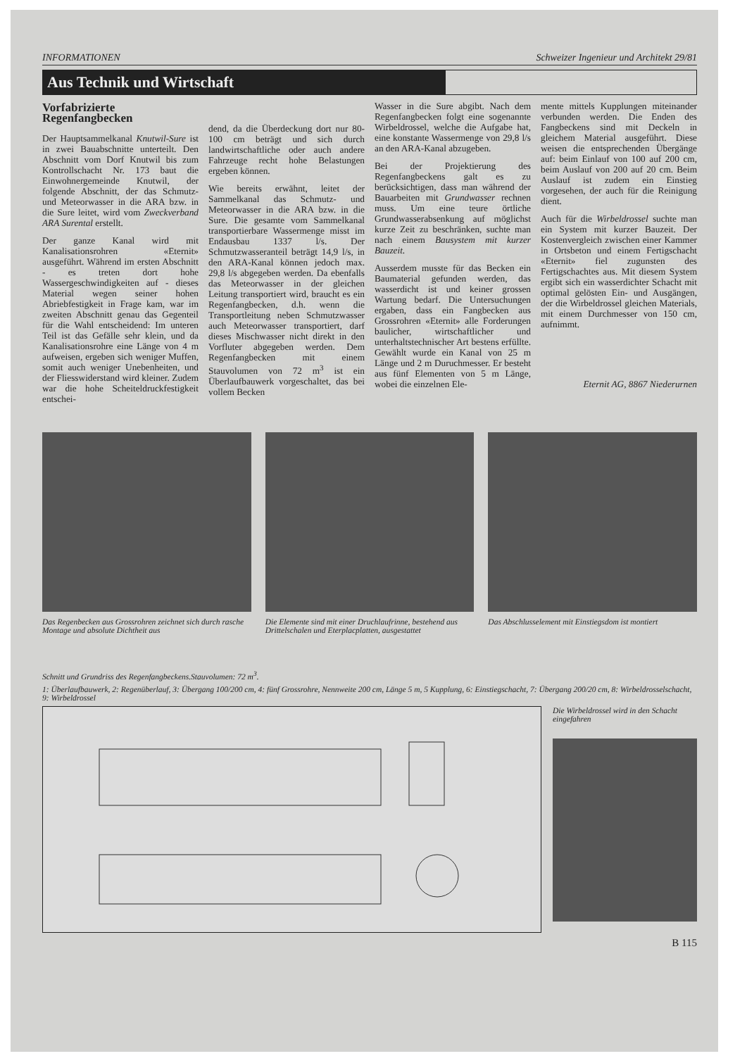INFORMATIONEN Schweizer Ingenieur und Architekt 29/81
Aus Technik und Wirtschaft
Vorfabrizierte Regenfangbecken
Der Hauptsammelkanal Knutwil-Sure ist in zwei Bauabschnitte unterteilt. Den Abschnitt vom Dorf Knutwil bis zum Kontrollschacht Nr. 173 baut die Einwohnergemeinde Knutwil, der folgende Abschnitt, der das Schmutz- und Meteorwasser in die ARA bzw. in die Sure leitet, wird vom Zweckverband ARA Surental erstellt.
Der ganze Kanal wird mit Kanalisationsrohren «Eternit» ausgeführt. Während im ersten Abschnitt - es treten dort hohe Wassergeschwindigkeiten auf - dieses Material wegen seiner hohen Abriebfestigkeit in Frage kam, war im zweiten Abschnitt genau das Gegenteil für die Wahl entscheidend: Im unteren Teil ist das Gefälle sehr klein, und da Kanalisationsrohre eine Länge von 4 m aufweisen, ergeben sich weniger Muffen, somit auch weniger Unebenheiten, und der Fliesswiderstand wird kleiner. Zudem war die hohe Scheiteldruckfestigkeit entschei-
dend, da die Überdeckung dort nur 80-100 cm beträgt und sich durch landwirtschaftliche oder auch andere Fahrzeuge recht hohe Belastungen ergeben können.
Wie bereits erwähnt, leitet der Sammelkanal das Schmutz- und Meteorwasser in die ARA bzw. in die Sure. Die gesamte vom Sammelkanal transportierbare Wassermenge misst im Endausbau 1337 l/s. Der Schmutzwasseranteil beträgt 14,9 l/s, in den ARA-Kanal können jedoch max. 29,8 l/s abgegeben werden. Da ebenfalls das Meteorwasser in der gleichen Leitung transportiert wird, braucht es ein Regenfangbecken, d.h. wenn die Transportleitung neben Schmutzwasser auch Meteorwasser transportiert, darf dieses Mischwasser nicht direkt in den Vorfluter abgegeben werden. Dem Regenfangbecken mit einem Stauvolumen von 72 m<sup>3</sup> ist ein Überlaufbauwerk vorgeschaltet, das bei vollem Becken
Wasser in die Sure abgibt. Nach dem Regenfangbecken folgt eine sogenannte Wirbeldrossel, welche die Aufgabe hat, eine konstante Wassermenge von 29,8 l/s an den ARA-Kanal abzugeben.
Bei der Projektierung des Regenfangbeckens galt es zu berücksichtigen, dass man während der Bauarbeiten mit Grundwasser rechnen muss. Um eine teure örtliche Grundwasserabsenkung auf möglichst kurze Zeit zu beschränken, suchte man nach einem Bausystem mit kurzer Bauzeit.
Ausserdem musste für das Becken ein Baumaterial gefunden werden, das wasserdicht ist und keiner grossen Wartung bedarf. Die Untersuchungen ergaben, dass ein Fangbecken aus Grossrohren «Eternit» alle Forderungen baulicher, wirtschaftlicher und unterhaltstechnischer Art bestens erfüllte. Gewählt wurde ein Kanal von 25 m Länge und 2 m Duruchmesser. Er besteht aus fünf Elementen von 5 m Länge, wobei die einzelnen Ele-
mente mittels Kupplungen miteinander verbunden werden. Die Enden des Fangbeckens sind mit Deckeln in gleichem Material ausgeführt. Diese weisen die entsprechenden Übergänge auf: beim Einlauf von 100 auf 200 cm, beim Auslauf von 200 auf 20 cm. Beim Auslauf ist zudem ein Einstieg vorgesehen, der auch für die Reinigung dient.
Auch für die Wirbeldrossel suchte man ein System mit kurzer Bauzeit. Der Kostenvergleich zwischen einer Kammer in Ortsbeton und einem Fertigschacht «Eternit» fiel zugunsten des Fertigschachtes aus. Mit diesem System ergibt sich ein wasserdichter Schacht mit optimal gelösten Ein- und Ausgängen, der die Wirbeldrossel gleichen Materials, mit einem Durchmesser von 150 cm, aufnimmt.
Eternit AG, 8867 Niederurnen
Das Regenbecken aus Grossrohren zeichnet sich durch rasche Montage und absolute Dichtheit aus
Die Elemente sind mit einer Druchlaufrinne, bestehend aus Drittelschalen und Eterplacplatten, ausgestattet
Das Abschlusselement mit Einstiegsdom ist montiert
Schnitt und Grundriss des Regenfangbeckens.Stauvolumen: 72 m<sup>3</sup>.
1: Überlaufbauwerk, 2: Regenüberlauf, 3: Übergang 100/200 cm, 4: fünf Grossrohre, Nennweite 200 cm, Länge 5 m, 5 Kupplung, 6: Einstiegschacht, 7: Übergang 200/20 cm, 8: Wirbeldrosselschacht, 9: Wirbeldrossel
Die Wirbeldrossel wird in den Schacht eingefahren
B 115